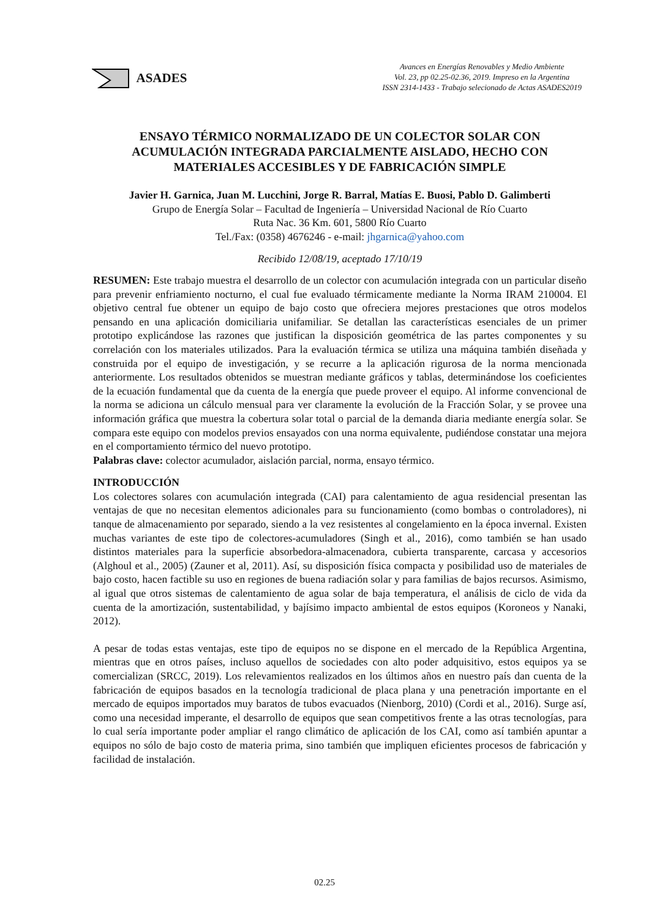ASADES
Avances en Energías Renovables y Medio Ambiente
Vol. 23, pp 02.25-02.36, 2019. Impreso en la Argentina
ISSN 2314-1433 - Trabajo selecionado de Actas ASADES2019
ENSAYO TÉRMICO NORMALIZADO DE UN COLECTOR SOLAR CON ACUMULACIÓN INTEGRADA PARCIALMENTE AISLADO, HECHO CON MATERIALES ACCESIBLES Y DE FABRICACIÓN SIMPLE
Javier H. Garnica, Juan M. Lucchini, Jorge R. Barral, Matías E. Buosi, Pablo D. Galimberti
Grupo de Energía Solar – Facultad de Ingeniería – Universidad Nacional de Río Cuarto
Ruta Nac. 36 Km. 601, 5800 Río Cuarto
Tel./Fax: (0358) 4676246 - e-mail: jhgarnica@yahoo.com
Recibido 12/08/19, aceptado 17/10/19
RESUMEN: Este trabajo muestra el desarrollo de un colector con acumulación integrada con un particular diseño para prevenir enfriamiento nocturno, el cual fue evaluado térmicamente mediante la Norma IRAM 210004. El objetivo central fue obtener un equipo de bajo costo que ofreciera mejores prestaciones que otros modelos pensando en una aplicación domiciliaria unifamiliar. Se detallan las características esenciales de un primer prototipo explicándose las razones que justifican la disposición geométrica de las partes componentes y su correlación con los materiales utilizados. Para la evaluación térmica se utiliza una máquina también diseñada y construida por el equipo de investigación, y se recurre a la aplicación rigurosa de la norma mencionada anteriormente. Los resultados obtenidos se muestran mediante gráficos y tablas, determinándose los coeficientes de la ecuación fundamental que da cuenta de la energía que puede proveer el equipo. Al informe convencional de la norma se adiciona un cálculo mensual para ver claramente la evolución de la Fracción Solar, y se provee una información gráfica que muestra la cobertura solar total o parcial de la demanda diaria mediante energía solar. Se compara este equipo con modelos previos ensayados con una norma equivalente, pudiéndose constatar una mejora en el comportamiento térmico del nuevo prototipo.
Palabras clave: colector acumulador, aislación parcial, norma, ensayo térmico.
INTRODUCCIÓN
Los colectores solares con acumulación integrada (CAI) para calentamiento de agua residencial presentan las ventajas de que no necesitan elementos adicionales para su funcionamiento (como bombas o controladores), ni tanque de almacenamiento por separado, siendo a la vez resistentes al congelamiento en la época invernal. Existen muchas variantes de este tipo de colectores-acumuladores (Singh et al., 2016), como también se han usado distintos materiales para la superficie absorbedora-almacenadora, cubierta transparente, carcasa y accesorios (Alghoul et al., 2005) (Zauner et al, 2011). Así, su disposición física compacta y posibilidad uso de materiales de bajo costo, hacen factible su uso en regiones de buena radiación solar y para familias de bajos recursos. Asimismo, al igual que otros sistemas de calentamiento de agua solar de baja temperatura, el análisis de ciclo de vida da cuenta de la amortización, sustentabilidad, y bajísimo impacto ambiental de estos equipos (Koroneos y Nanaki, 2012).
A pesar de todas estas ventajas, este tipo de equipos no se dispone en el mercado de la República Argentina, mientras que en otros países, incluso aquellos de sociedades con alto poder adquisitivo, estos equipos ya se comercializan (SRCC, 2019). Los relevamientos realizados en los últimos años en nuestro país dan cuenta de la fabricación de equipos basados en la tecnología tradicional de placa plana y una penetración importante en el mercado de equipos importados muy baratos de tubos evacuados (Nienborg, 2010) (Cordi et al., 2016). Surge así, como una necesidad imperante, el desarrollo de equipos que sean competitivos frente a las otras tecnologías, para lo cual sería importante poder ampliar el rango climático de aplicación de los CAI, como así también apuntar a equipos no sólo de bajo costo de materia prima, sino también que impliquen eficientes procesos de fabricación y facilidad de instalación.
02.25